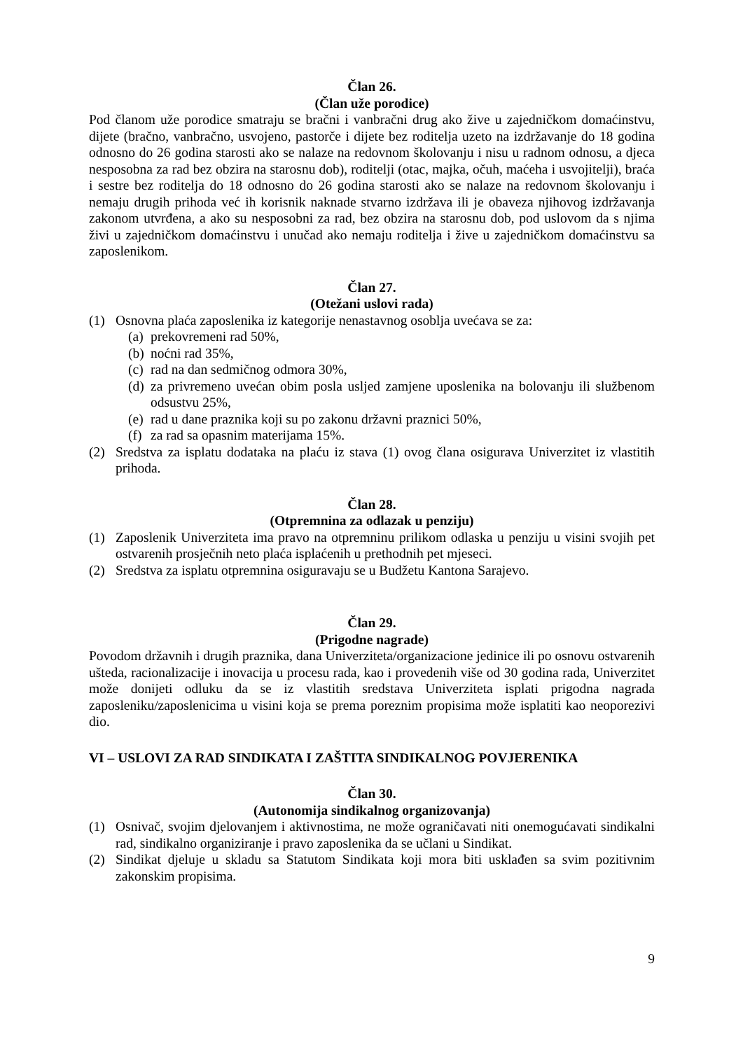Član 26.
(Član uže porodice)
Pod članom uže porodice smatraju se bračni i vanbračni drug ako žive u zajedničkom domaćinstvu, dijete (bračno, vanbračno, usvojeno, pastorče i dijete bez roditelja uzeto na izdržavanje do 18 godina odnosno do 26 godina starosti ako se nalaze na redovnom školovanju i nisu u radnom odnosu, a djeca nesposobna za rad bez obzira na starosnu dob), roditelji (otac, majka, očuh, maćeha i usvojitelji), braća i sestre bez roditelja do 18 odnosno do 26 godina starosti ako se nalaze na redovnom školovanju i nemaju drugih prihoda već ih korisnik naknade stvarno izdržava ili je obaveza njihovog izdržavanja zakonom utvrđena, a ako su nesposobni za rad, bez obzira na starosnu dob, pod uslovom da s njima živi u zajedničkom domaćinstvu i unučad ako nemaju roditelja i žive u zajedničkom domaćinstvu sa zaposlenikom.
Član 27.
(Otežani uslovi rada)
(1) Osnovna plaća zaposlenika iz kategorije nenastavnog osoblja uvećava se za:
(a) prekovremeni rad 50%,
(b) noćni rad 35%,
(c) rad na dan sedmičnog odmora 30%,
(d) za privremeno uvećan obim posla usljed zamjene uposlenika na bolovanju ili službenom odsustvu 25%,
(e) rad u dane praznika koji su po zakonu državni praznici 50%,
(f) za rad sa opasnim materijama 15%.
(2) Sredstva za isplatu dodataka na plaću iz stava (1) ovog člana osigurava Univerzitet iz vlastitih prihoda.
Član 28.
(Otpremnina za odlazak u penziju)
(1) Zaposlenik Univerziteta ima pravo na otpremninu prilikom odlaska u penziju u visini svojih pet ostvarenih prosječnih neto plaća isplaćenih u prethodnih pet mjeseci.
(2) Sredstva za isplatu otpremnina osiguravaju se u Budžetu Kantona Sarajevo.
Član 29.
(Prigodne nagrade)
Povodom državnih i drugih praznika, dana Univerziteta/organizacione jedinice ili po osnovu ostvarenih ušteda, racionalizacije i inovacija u procesu rada, kao i provedenih više od 30 godina rada, Univerzitet može donijeti odluku da se iz vlastitih sredstava Univerziteta isplati prigodna nagrada zaposleniku/zaposlenicima u visini koja se prema poreznim propisima može isplatiti kao neoporezivi dio.
VI – USLOVI ZA RAD SINDIKATA I ZAŠTITA SINDIKALNOG POVJERENIKA
Član 30.
(Autonomija sindikalnog organizovanja)
(1) Osnivač, svojim djelovanjem i aktivnostima, ne može ograničavati niti onemogućavati sindikalni rad, sindikalno organiziranje i pravo zaposlenika da se učlani u Sindikat.
(2) Sindikat djeluje u skladu sa Statutom Sindikata koji mora biti usklađen sa svim pozitivnim zakonskim propisima.
9